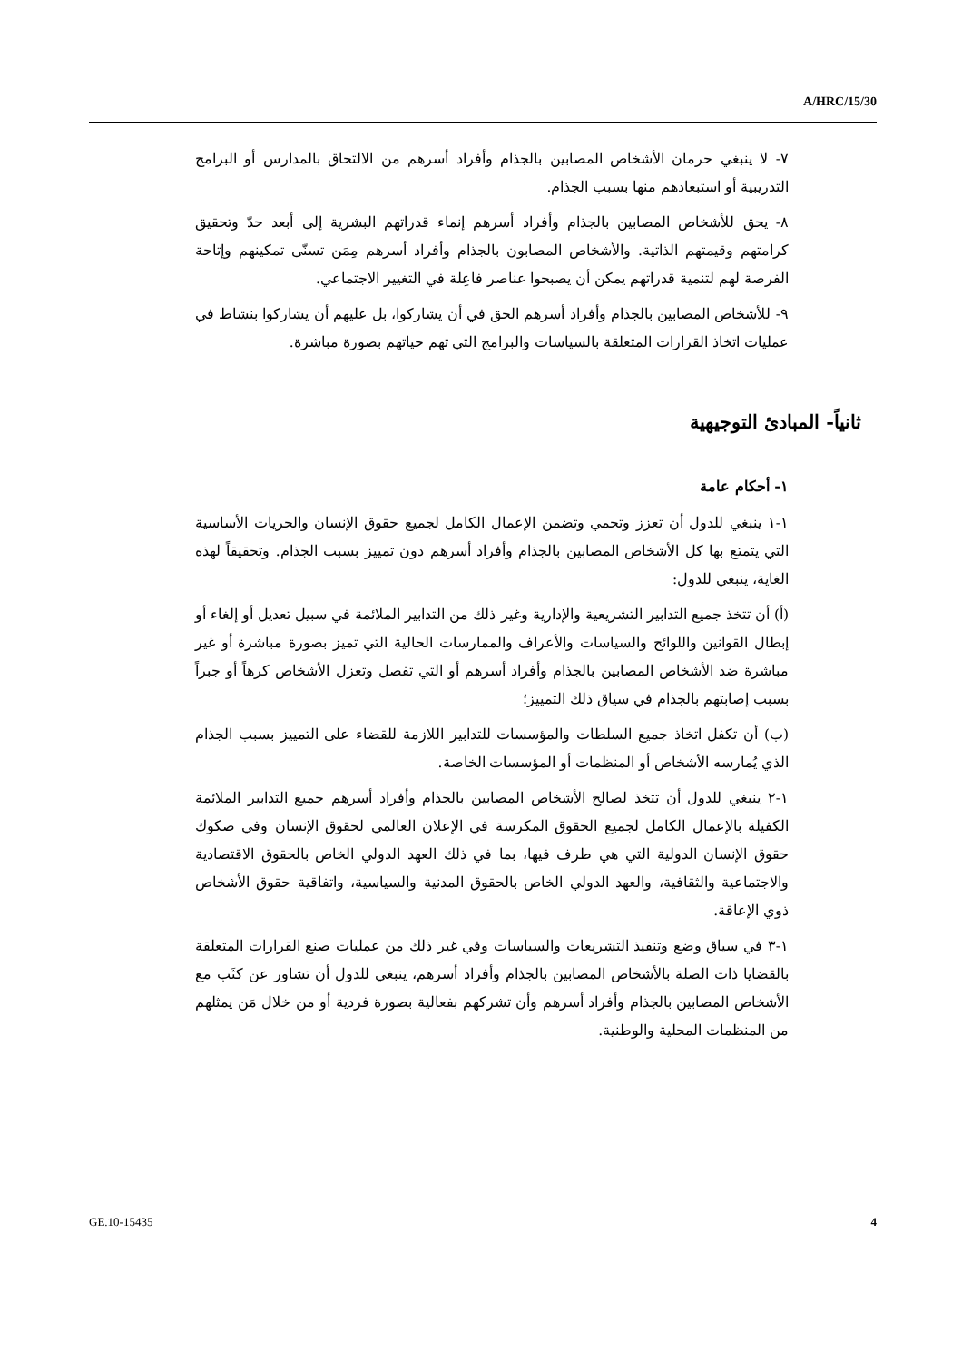A/HRC/15/30
٧- لا ينبغي حرمان الأشخاص المصابين بالجذام وأفراد أسرهم من الالتحاق بالمدارس أو البرامج التدريبية أو استبعادهم منها بسبب الجذام.
٨- يحق للأشخاص المصابين بالجذام وأفراد أسرهم إنماء قدراتهم البشرية إلى أبعد حدّ وتحقيق كرامتهم وقيمتهم الذاتية. والأشخاص المصابون بالجذام وأفراد أسرهم مِمَن تسنّى تمكينهم وإتاحة الفرصة لهم لتنمية قدراتهم يمكن أن يصبحوا عناصر فاعِلة في التغيير الاجتماعي.
٩- للأشخاص المصابين بالجذام وأفراد أسرهم الحق في أن يشاركوا، بل عليهم أن يشاركوا بنشاط في عمليات اتخاذ القرارات المتعلقة بالسياسات والبرامج التي تهم حياتهم بصورة مباشرة.
ثانياً- المبادئ التوجيهية
١- أحكام عامة
١-١ ينبغي للدول أن تعزز وتحمي وتضمن الإعمال الكامل لجميع حقوق الإنسان والحريات الأساسية التي يتمتع بها كل الأشخاص المصابين بالجذام وأفراد أسرهم دون تمييز بسبب الجذام. وتحقيقاً لهذه الغاية، ينبغي للدول:
(أ) أن تتخذ جميع التدابير التشريعية والإدارية وغير ذلك من التدابير الملائمة في سبيل تعديل أو إلغاء أو إبطال القوانين واللوائح والسياسات والأعراف والممارسات الحالية التي تميز بصورة مباشرة أو غير مباشرة ضد الأشخاص المصابين بالجذام وأفراد أسرهم أو التي تفصل وتعزل الأشخاص كرهاً أو جبراً بسبب إصابتهم بالجذام في سياق ذلك التمييز؛
(ب) أن تكفل اتخاذ جميع السلطات والمؤسسات للتدابير اللازمة للقضاء على التمييز بسبب الجذام الذي يُمارسه الأشخاص أو المنظمات أو المؤسسات الخاصة.
١-٢ ينبغي للدول أن تتخذ لصالح الأشخاص المصابين بالجذام وأفراد أسرهم جميع التدابير الملائمة الكفيلة بالإعمال الكامل لجميع الحقوق المكرسة في الإعلان العالمي لحقوق الإنسان وفي صكوك حقوق الإنسان الدولية التي هي طرف فيها، بما في ذلك العهد الدولي الخاص بالحقوق الاقتصادية والاجتماعية والثقافية، والعهد الدولي الخاص بالحقوق المدنية والسياسية، واتفاقية حقوق الأشخاص ذوي الإعاقة.
١-٣ في سياق وضع وتنفيذ التشريعات والسياسات وفي غير ذلك من عمليات صنع القرارات المتعلقة بالقضايا ذات الصلة بالأشخاص المصابين بالجذام وأفراد أسرهم، ينبغي للدول أن تشاور عن كثَب مع الأشخاص المصابين بالجذام وأفراد أسرهم وأن تشركهم بفعالية بصورة فردية أو من خلال مَن يمثلهم من المنظمات المحلية والوطنية.
GE.10-15435 4